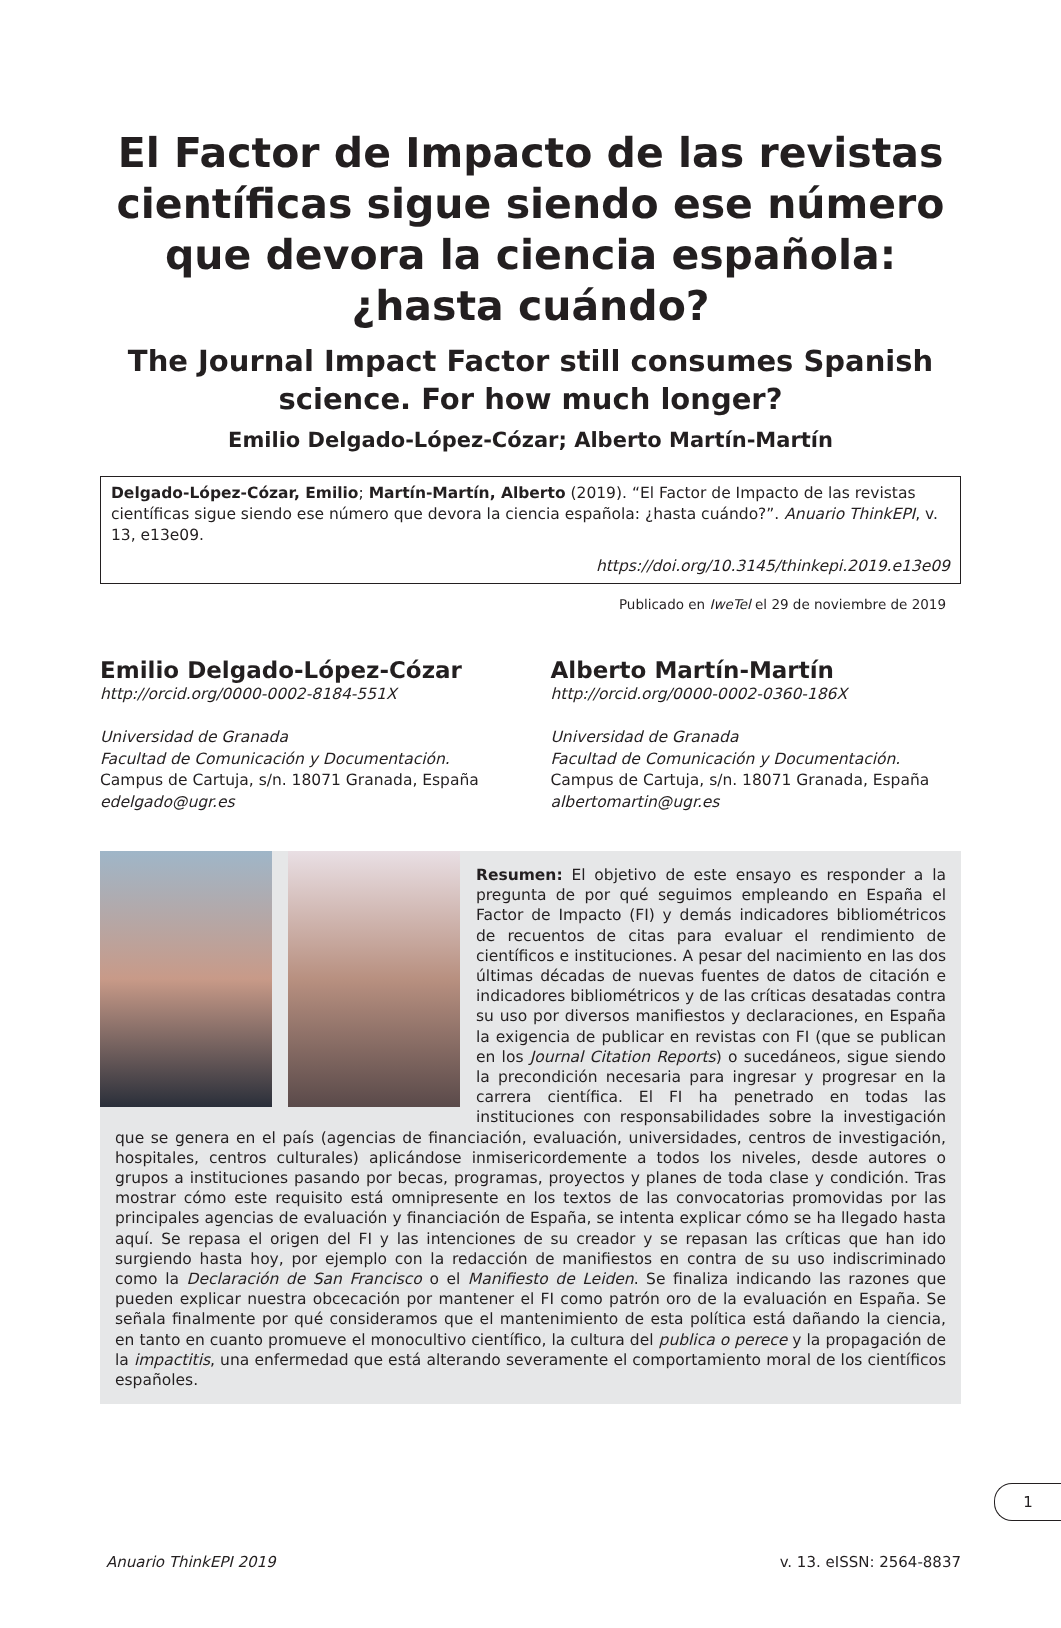El Factor de Impacto de las revistas científicas sigue siendo ese número que devora la ciencia española: ¿hasta cuándo?
The Journal Impact Factor still consumes Spanish science. For how much longer?
Emilio Delgado-López-Cózar; Alberto Martín-Martín
Delgado-López-Cózar, Emilio; Martín-Martín, Alberto (2019). “El Factor de Impacto de las revistas científicas sigue siendo ese número que devora la ciencia española: ¿hasta cuándo?”. Anuario ThinkEPI, v. 13, e13e09.
https://doi.org/10.3145/thinkepi.2019.e13e09
Publicado en IweTel el 29 de noviembre de 2019
Emilio Delgado-López-Cózar
http://orcid.org/0000-0002-8184-551X
Universidad de Granada
Facultad de Comunicación y Documentación.
Campus de Cartuja, s/n. 18071 Granada, España
edelgado@ugr.es
Alberto Martín-Martín
http://orcid.org/0000-0002-0360-186X
Universidad de Granada
Facultad de Comunicación y Documentación.
Campus de Cartuja, s/n. 18071 Granada, España
albertomartin@ugr.es
Resumen: El objetivo de este ensayo es responder a la pregunta de por qué seguimos empleando en España el Factor de Impacto (FI) y demás indicadores bibliométricos de recuentos de citas para evaluar el rendimiento de científicos e instituciones. A pesar del nacimiento en las dos últimas décadas de nuevas fuentes de datos de citación e indicadores bibliométricos y de las críticas desatadas contra su uso por diversos manifiestos y declaraciones, en España la exigencia de publicar en revistas con FI (que se publican en los Journal Citation Reports) o sucedáneos, sigue siendo la precondición necesaria para ingresar y progresar en la carrera científica. El FI ha penetrado en todas las instituciones con responsabilidades sobre la investigación que se genera en el país (agencias de financiación, evaluación, universidades, centros de investigación, hospitales, centros culturales) aplicándose inmisericordemente a todos los niveles, desde autores o grupos a instituciones pasando por becas, programas, proyectos y planes de toda clase y condición. Tras mostrar cómo este requisito está omnipresente en los textos de las convocatorias promovidas por las principales agencias de evaluación y financiación de España, se intenta explicar cómo se ha llegado hasta aquí. Se repasa el origen del FI y las intenciones de su creador y se repasan las críticas que han ido surgiendo hasta hoy, por ejemplo con la redacción de manifiestos en contra de su uso indiscriminado como la Declaración de San Francisco o el Manifiesto de Leiden. Se finaliza indicando las razones que pueden explicar nuestra obcecación por mantener el FI como patrón oro de la evaluación en España. Se señala finalmente por qué consideramos que el mantenimiento de esta política está dañando la ciencia, en tanto en cuanto promueve el monocultivo científico, la cultura del publica o perece y la propagación de la impactitis, una enfermedad que está alterando severamente el comportamiento moral de los científicos españoles.
1
Anuario ThinkEPI 2019 v. 13. eISSN: 2564-8837